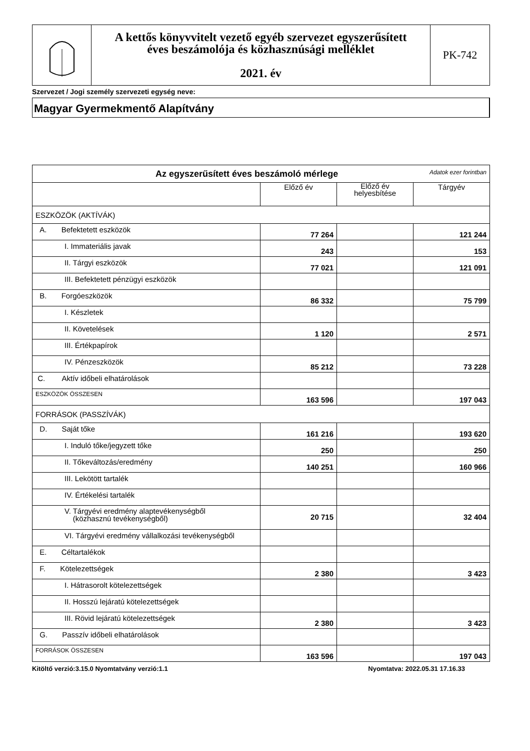| | A kettős könyvvitelt vezető egyéb szervezet egyszerűsített éves beszámolója és közhasznúsági melléklet 2021. év | PK-742 |
Szervezet / Jogi személy szervezeti egység neve:
Magyar Gyermekmentő Alapítvány
| Az egyszerűsített éves beszámoló mérlege Adatok ezer forintban | | | |
| | Előző év | Előző év helyesbítése | Tárgyév |
| ESZKÖZÖK (AKTÍVÁK) | | | |
| A. Befektetett eszközök | 77 264 | | 121 244 |
| I. Immateriális javak | 243 | | 153 |
| II. Tárgyi eszközök | 77 021 | | 121 091 |
| III. Befektetett pénzügyi eszközök | | | |
| B. Forgóeszközök | 86 332 | | 75 799 |
| I. Készletek | | | |
| II. Követelések | 1 120 | | 2 571 |
| III. Értékpapírok | | | |
| IV. Pénzeszközök | 85 212 | | 73 228 |
| C. Aktív időbeli elhatárolások | | | |
| ESZKÖZÖK ÖSSZESEN | 163 596 | | 197 043 |
| FORRÁSOK (PASSZÍVÁK) | | | |
| D. Saját tőke | 161 216 | | 193 620 |
| I. Induló tőke/jegyzett tőke | 250 | | 250 |
| II. Tőkeváltozás/eredmény | 140 251 | | 160 966 |
| III. Lekötött tartalék | | | |
| IV. Értékelési tartalék | | | |
| V. Tárgyévi eredmény alaptevékenységből (közhasznú tevékenységből) | 20 715 | | 32 404 |
| VI. Tárgyévi eredmény vállalkozási tevékenységből | | | |
| E. Céltartalékok | | | |
| F. Kötelezettségek | 2 380 | | 3 423 |
| I. Hátrasorolt kötelezettségek | | | |
| II. Hosszú lejáratú kötelezettségek | | | |
| III. Rövid lejáratú kötelezettségek | 2 380 | | 3 423 |
| G. Passzív időbeli elhatárolások | | | |
| FORRÁSOK ÖSSZESEN | 163 596 | | 197 043 |
Kitöltő verzió:3.15.0 Nyomtatvány verzió:1.1 Nyomtatva: 2022.05.31 17.16.33